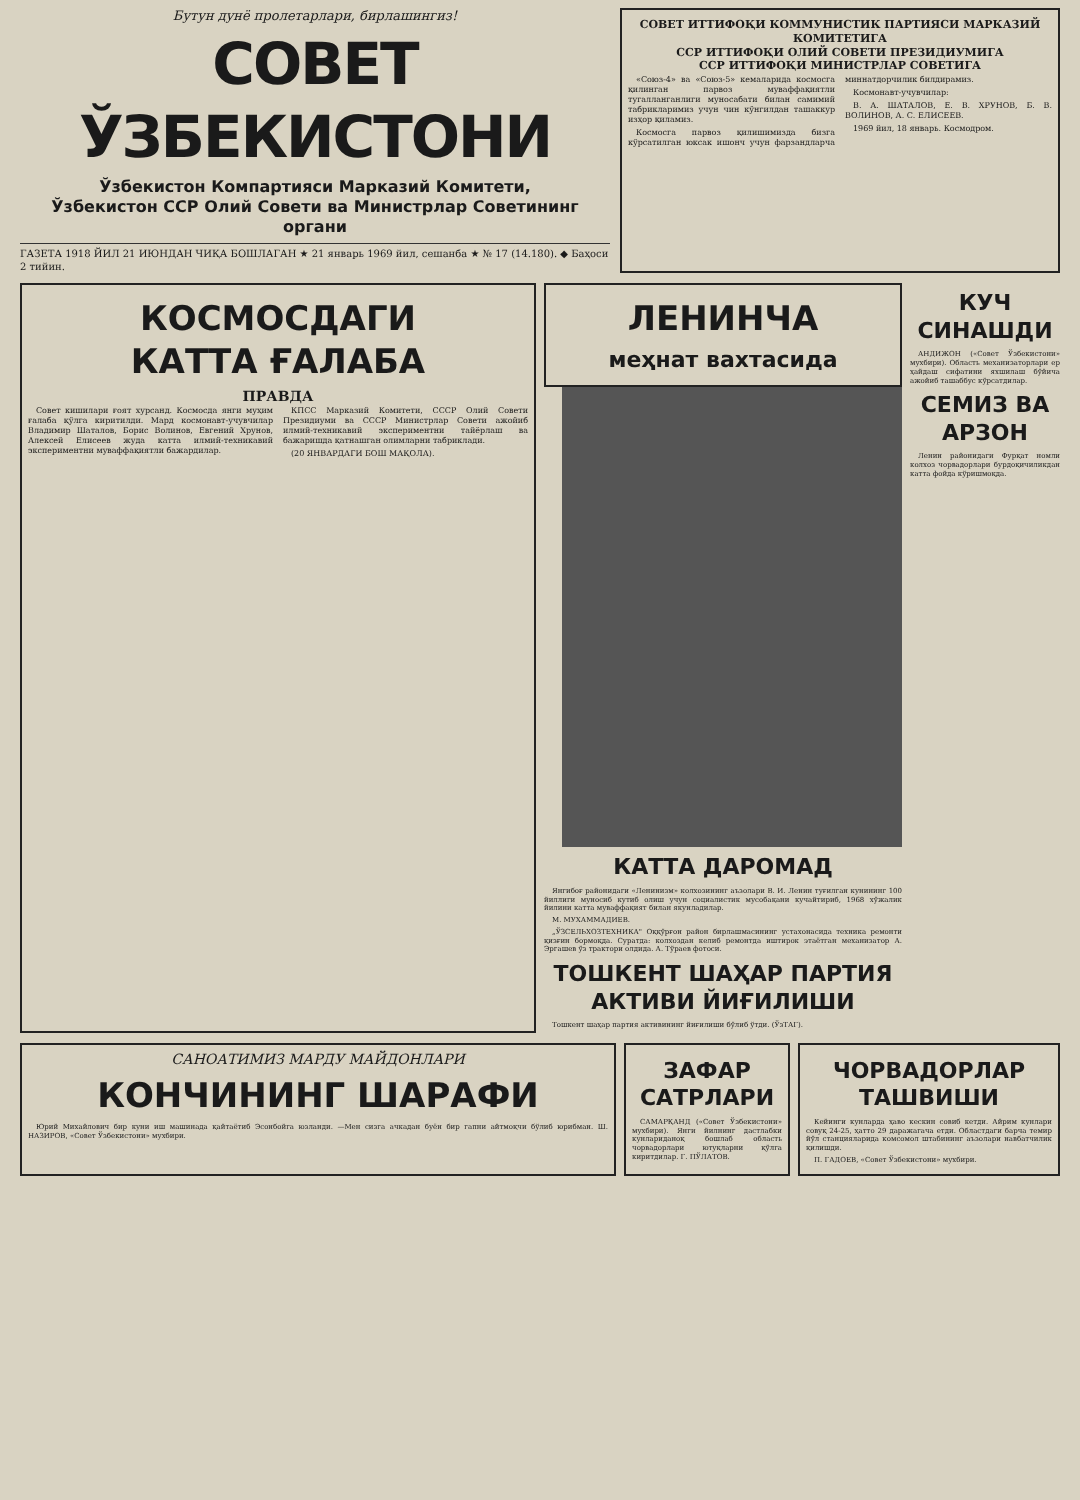Бутун дунё пролетарлари, бирлашингиз!
СОВЕТ ЎЗБЕКИСТОНИ
Ўзбекистон Компартияси Марказий Комитети,
Ўзбекистон ССР Олий Совети ва Министрлар Советининг органи
ГАЗЕТА 1918 ЙИЛ 21 ИЮНДАН ЧИҚА БОШЛАГАН ★ 21 январь 1969 йил, сешанба ★ № 17 (14.180). ◆ Баҳоси 2 тийин.
СОВЕТ ИТТИФОҚИ КОММУНИСТИК ПАРТИЯСИ МАРКАЗИЙ КОМИТЕТИГА
ССР ИТТИФОҚИ ОЛИЙ СОВЕТИ ПРЕЗИДИУМИГА
ССР ИТТИФОҚИ МИНИСТРЛАР СОВЕТИГА
«Союз-4» ва «Союз-5» кемаларида космосга қилинган парвоз муваффақиятли тугалланганлиги муносабати билан самимий табрикларимиз учун чин кўнгилдан ташаккур изҳор қиламиз.
Космосга парвоз қилишимизда бизга кўрсатилган юксак ишонч учун фарзандларча миннатдорчилик билдирамиз.
Космонавт-учувчилар:
В. А. ШАТАЛОВ, Е. В. ХРУНОВ, Б. В. ВОЛИНОВ, А. С. ЕЛИСЕЕВ.
1969 йил, 18 январь. Космодром.
КОСМОСДАГИ
КАТТА ҒАЛАБА
ПРАВДА
Совет кишилари ғоят хурсанд. Космосда янги муҳим ғалаба қўлга киритилди. Мард космонавт-учувчилар Владимир Шаталов, Борис Волинов, Евгений Хрунов, Алексей Елисеев жуда катта илмий-техникавий экспериментни муваффақиятли бажардилар.
КПСС Марказий Комитети, СССР Олий Совети Президиуми ва СССР Министрлар Совети ажойиб илмий-техникавий экспериментни тайёрлаш ва бажаришда қатнашган олимларни табриклади.
(20 ЯНВАРДАГИ БОШ МАҚОЛА).
ЛЕНИНЧА
меҳнат вахтасида
КАТТА ДАРОМАД
Янгибоғ районидаги «Ленинизм» колхозининг аъзолари В. И. Ленин туғилган кунининг 100 йиллиги муносиб кутиб олиш учун социалистик мусобақани кучайтириб, 1968 хўжалик йилини катта муваффақият билан якунладилар.
М. МУХАММАДИЕВ.
„ЎЗСЕЛЬХОЗТЕХНИКА" Оққўрғон район бирлашмасининг устахонасида техника ремонти қизғин бормоқда. Суратда: колхоздан келиб ремонтда иштирок этаётган механизатор А. Эргашев ўз трактори олдида. А. Тўраев фотоси.
ТОШКЕНТ ШАҲАР ПАРТИЯ АКТИВИ ЙИҒИЛИШИ
Тошкент шаҳар партия активининг йиғилиши бўлиб ўтди. (ЎзТАГ).
КУЧ СИНАШДИ
АНДИЖОН («Совет Ўзбекистони» мухбири). Область механизаторлари ер ҳайдаш сифатини яхшилаш бўйича ажойиб ташаббус кўрсатдилар.
СЕМИЗ ВА АРЗОН
Ленин районидаги Фурқат номли колхоз чорвадорлари бурдоқичиликдан катта фойда кўришмоқда.
САНОАТИМИЗ МАРДУ МАЙДОНЛАРИ
КОНЧИНИНГ ШАРАФИ
Юрий Михайлович бир куни иш машинада қайтаётиб Эсонбойга юзланди. —Мен сизга ачкадан буён бир гапни айтмоқчи бўлиб юрибман. Ш. НАЗИРОВ, «Совет Ўзбекистони» мухбири.
ЗАФАР САТРЛАРИ
САМАРҚАНД («Совет Ўзбекистони» мухбири). Янги йилнинг дастлабки кунлариданоқ бошлаб область чорвадорлари ютуқларни қўлга киритдилар. Г. ПЎЛАТОВ.
ЧОРВАДОРЛАР ТАШВИШИ
Кейинги кунларда ҳаво кескин совиб кетди. Айрим кунлари совуқ 24-25, ҳатто 29 даражагача етди. Областдаги барча темир йўл станцияларида комсомол штабининг аъзолари навбатчилик қилишди.
П. ГАДОЕВ, «Совет Ўзбекистони» мухбири.